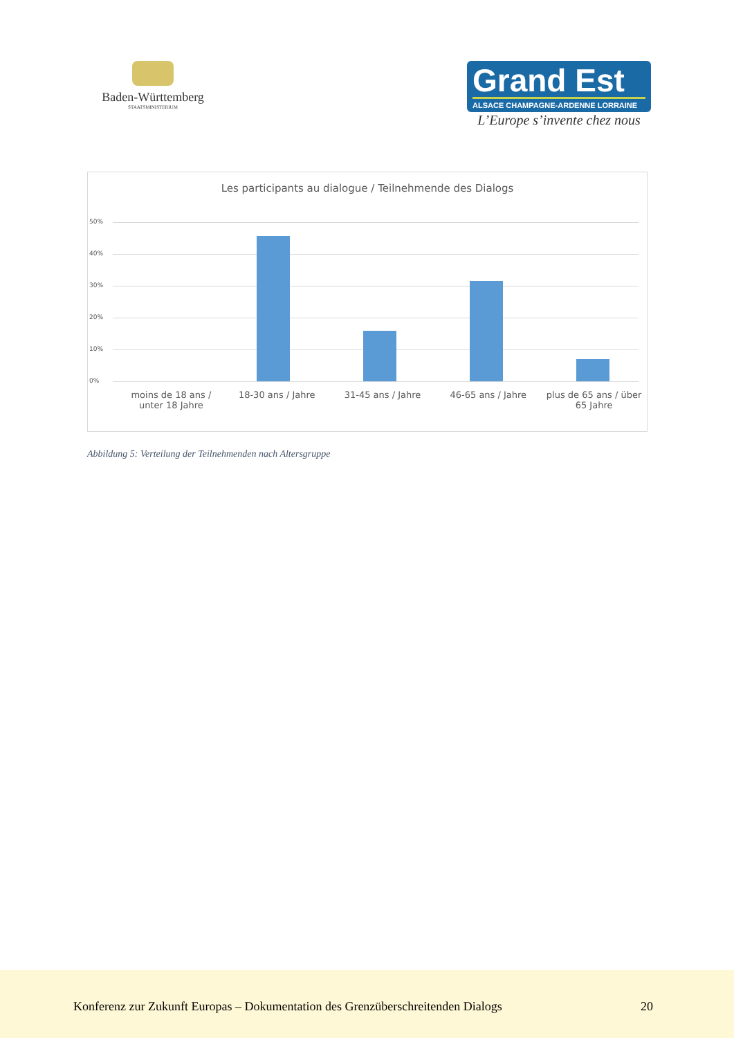Baden-Württemberg
STAATSMINISTERIUM
Grand Est
ALSACE CHAMPAGNE-ARDENNE LORRAINE
L’Europe s’invente chez nous
Les participants au dialogue / Teilnehmende des Dialogs
50%
40%
30%
20%
10%
0%
moins de 18 ans / unter 18 Jahre
18-30 ans / Jahre 31-45 ans / Jahre 46-65 ans / Jahre plus de 65 ans / über 65 Jahre
Abbildung 5: Verteilung der Teilnehmenden nach Altersgruppe
Konferenz zur Zukunft Europas – Dokumentation des Grenzüberschreitenden Dialogs
20